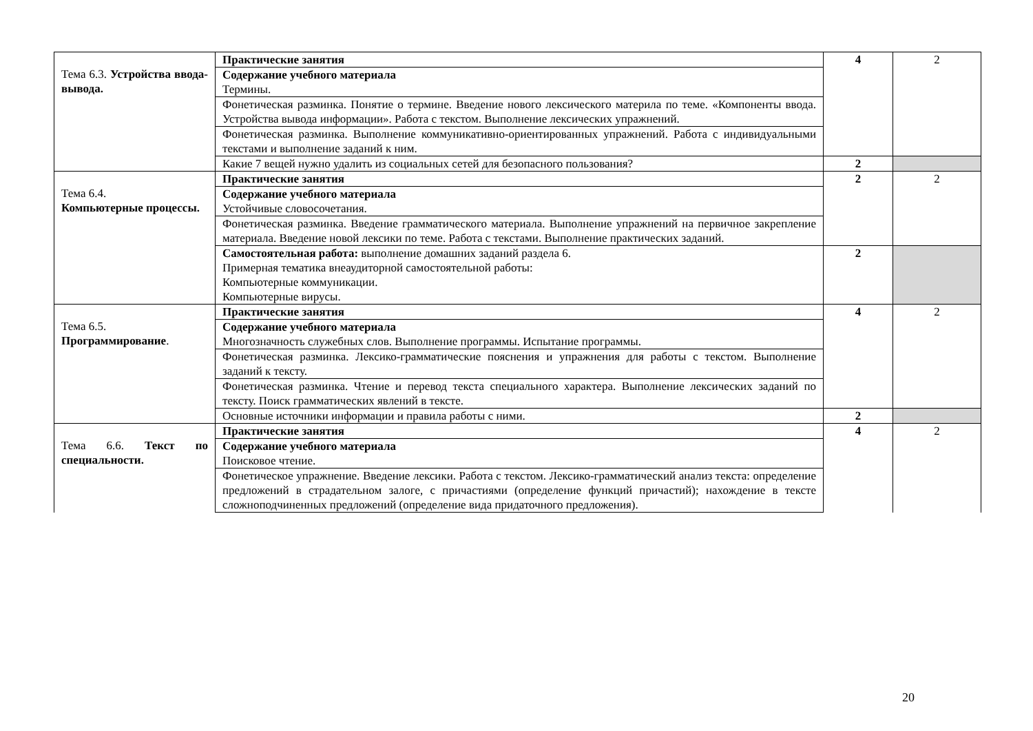| Тема 6.3. Устройства ввода-вывода. | Практические занятия | 4 | 2 |
| | Содержание учебного материала Термины. | | |
| | Фонетическая разминка. Понятие о термине. Введение нового лексического материла по теме. «Компоненты ввода. Устройства вывода информации». Работа с текстом. Выполнение лексических упражнений. | | |
| | Фонетическая разминка. Выполнение коммуникативно-ориентированных упражнений. Работа с индивидуальными текстами и выполнение заданий к ним. | | |
| | Какие 7 вещей нужно удалить из социальных сетей для безопасного пользования? | 2 | |
| Тема 6.4. Компьютерные процессы. | Практические занятия | 2 | 2 |
| | Содержание учебного материала Устойчивые словосочетания. | | |
| | Фонетическая разминка. Введение грамматического материала. Выполнение упражнений на первичное закрепление материала. Введение новой лексики по теме. Работа с текстами. Выполнение практических заданий. | | |
| | Самостоятельная работа: выполнение домашних заданий раздела 6. Примерная тематика внеаудиторной самостоятельной работы: Компьютерные коммуникации. Компьютерные вирусы. | 2 | |
| Тема 6.5. Программирование . | Практические занятия | 4 | 2 |
| | Содержание учебного материала Многозначность служебных слов. Выполнение программы. Испытание программы. | | |
| | Фонетическая разминка. Лексико-грамматические пояснения и упражнения для работы с текстом. Выполнение заданий к тексту. | | |
| | Фонетическая разминка. Чтение и перевод текста специального характера. Выполнение лексических заданий по тексту. Поиск грамматических явлений в тексте. | | |
| | Основные источники информации и правила работы с ними. | 2 | |
| Тема 6.6. Текст по специальности. | Практические занятия | 4 | 2 |
| | Содержание учебного материала Поисковое чтение. | | |
| | Фонетическое упражнение. Введение лексики. Работа с текстом. Лексико-грамматический анализ текста: определение предложений в страдательном залоге, с причастиями (определение функций причастий); нахождение в тексте сложноподчиненных предложений (определение вида придаточного предложения). | | |
20